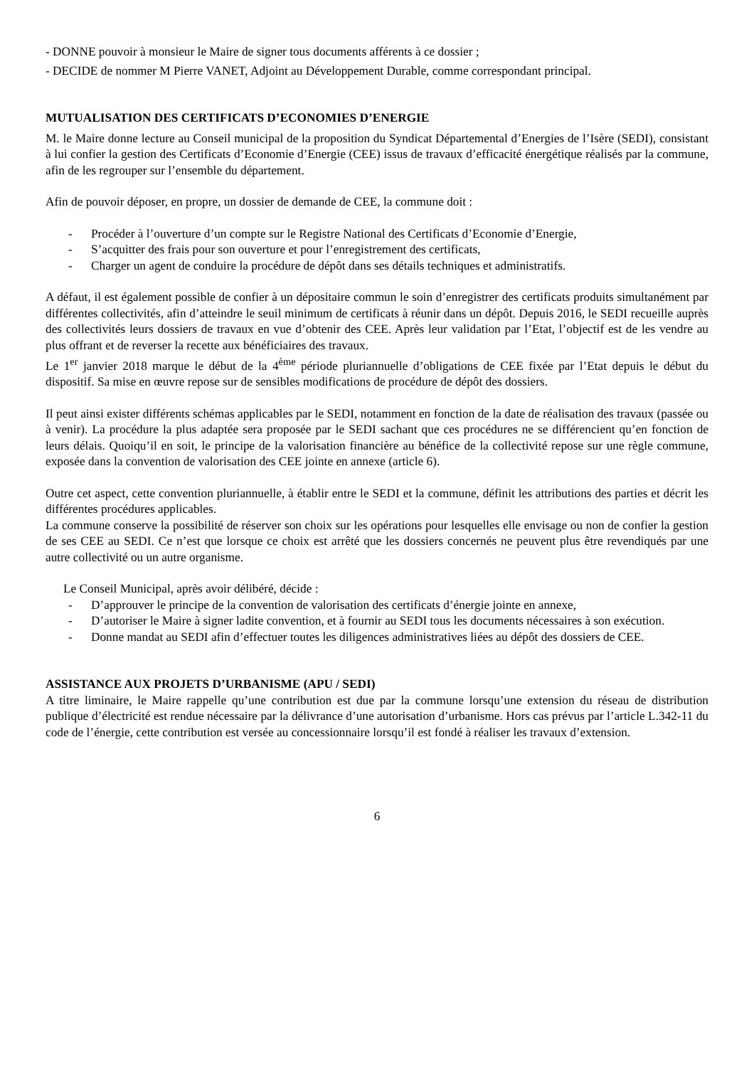- DONNE pouvoir à monsieur le Maire de signer tous documents afférents à ce dossier ;
- DECIDE de nommer M Pierre VANET, Adjoint au Développement Durable, comme correspondant principal.
MUTUALISATION DES CERTIFICATS D’ECONOMIES D’ENERGIE
M. le Maire donne lecture au Conseil municipal de la proposition du Syndicat Départemental d’Energies de l’Isère (SEDI), consistant à lui confier la gestion des Certificats d’Economie d’Energie (CEE) issus de travaux d’efficacité énergétique réalisés par la commune, afin de les regrouper sur l’ensemble du département.
Afin de pouvoir déposer, en propre, un dossier de demande de CEE, la commune doit :
- Procéder à l’ouverture d’un compte sur le Registre National des Certificats d’Economie d’Energie,
- S’acquitter des frais pour son ouverture et pour l’enregistrement des certificats,
- Charger un agent de conduire la procédure de dépôt dans ses détails techniques et administratifs.
A défaut, il est également possible de confier à un dépositaire commun le soin d’enregistrer des certificats produits simultanément par différentes collectivités, afin d’atteindre le seuil minimum de certificats à réunir dans un dépôt. Depuis 2016, le SEDI recueille auprès des collectivités leurs dossiers de travaux en vue d’obtenir des CEE. Après leur validation par l’Etat, l’objectif est de les vendre au plus offrant et de reverser la recette aux bénéficiaires des travaux.
Le 1<sup>er</sup> janvier 2018 marque le début de la 4<sup>ème</sup> période pluriannuelle d’obligations de CEE fixée par l’Etat depuis le début du dispositif. Sa mise en œuvre repose sur de sensibles modifications de procédure de dépôt des dossiers.
Il peut ainsi exister différents schémas applicables par le SEDI, notamment en fonction de la date de réalisation des travaux (passée ou à venir). La procédure la plus adaptée sera proposée par le SEDI sachant que ces procédures ne se différencient qu’en fonction de leurs délais. Quoiqu’il en soit, le principe de la valorisation financière au bénéfice de la collectivité repose sur une règle commune, exposée dans la convention de valorisation des CEE jointe en annexe (article 6).
Outre cet aspect, cette convention pluriannuelle, à établir entre le SEDI et la commune, définit les attributions des parties et décrit les différentes procédures applicables.
La commune conserve la possibilité de réserver son choix sur les opérations pour lesquelles elle envisage ou non de confier la gestion de ses CEE au SEDI. Ce n’est que lorsque ce choix est arrêté que les dossiers concernés ne peuvent plus être revendiqués par une autre collectivité ou un autre organisme.
Le Conseil Municipal, après avoir délibéré, décide :
- D’approuver le principe de la convention de valorisation des certificats d’énergie jointe en annexe,
- D’autoriser le Maire à signer ladite convention, et à fournir au SEDI tous les documents nécessaires à son exécution.
- Donne mandat au SEDI afin d’effectuer toutes les diligences administratives liées au dépôt des dossiers de CEE.
ASSISTANCE AUX PROJETS D’URBANISME (APU / SEDI)
A titre liminaire, le Maire rappelle qu’une contribution est due par la commune lorsqu’une extension du réseau de distribution publique d’électricité est rendue nécessaire par la délivrance d’une autorisation d’urbanisme. Hors cas prévus par l’article L.342-11 du code de l’énergie, cette contribution est versée au concessionnaire lorsqu’il est fondé à réaliser les travaux d’extension.
6